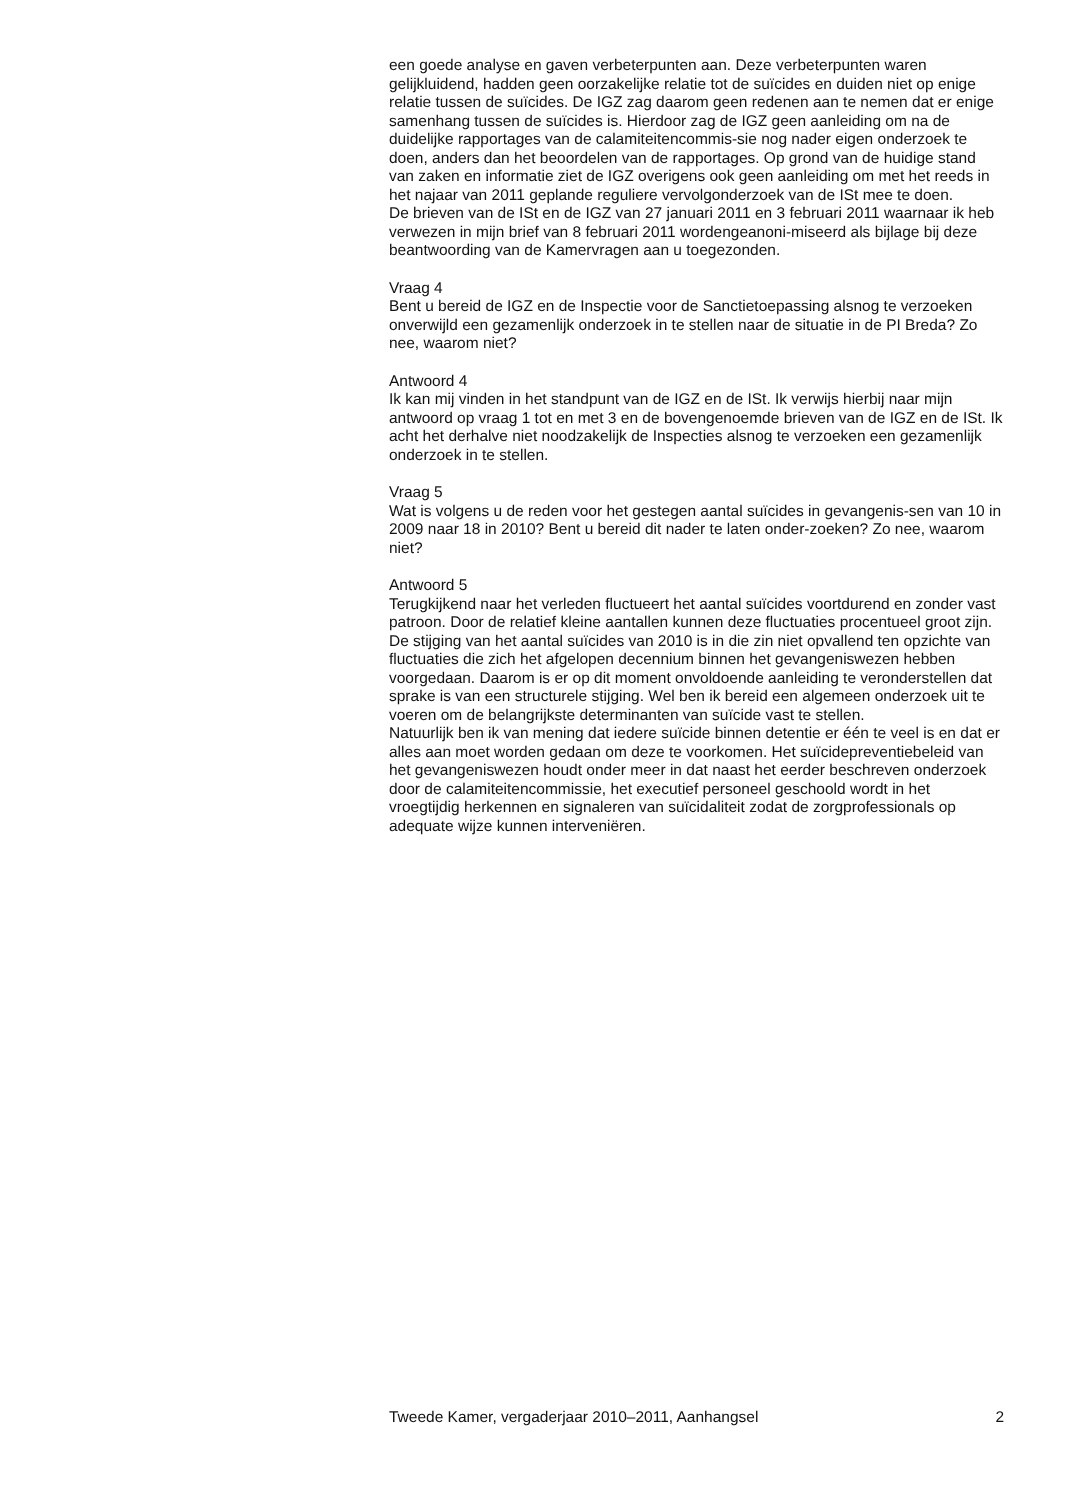een goede analyse en gaven verbeterpunten aan. Deze verbeterpunten waren gelijkluidend, hadden geen oorzakelijke relatie tot de suïcides en duiden niet op enige relatie tussen de suïcides. De IGZ zag daarom geen redenen aan te nemen dat er enige samenhang tussen de suïcides is. Hierdoor zag de IGZ geen aanleiding om na de duidelijke rapportages van de calamiteitencommis-sie nog nader eigen onderzoek te doen, anders dan het beoordelen van de rapportages. Op grond van de huidige stand van zaken en informatie ziet de IGZ overigens ook geen aanleiding om met het reeds in het najaar van 2011 geplande reguliere vervolgonderzoek van de ISt mee te doen.
De brieven van de ISt en de IGZ van 27 januari 2011 en 3 februari 2011 waarnaar ik heb verwezen in mijn brief van 8 februari 2011 wordengeanoni-miseerd als bijlage bij deze beantwoording van de Kamervragen aan u toegezonden.
Vraag 4
Bent u bereid de IGZ en de Inspectie voor de Sanctietoepassing alsnog te verzoeken onverwijld een gezamenlijk onderzoek in te stellen naar de situatie in de PI Breda? Zo nee, waarom niet?
Antwoord 4
Ik kan mij vinden in het standpunt van de IGZ en de ISt. Ik verwijs hierbij naar mijn antwoord op vraag 1 tot en met 3 en de bovengenoemde brieven van de IGZ en de ISt. Ik acht het derhalve niet noodzakelijk de Inspecties alsnog te verzoeken een gezamenlijk onderzoek in te stellen.
Vraag 5
Wat is volgens u de reden voor het gestegen aantal suïcides in gevangenis-sen van 10 in 2009 naar 18 in 2010? Bent u bereid dit nader te laten onder-zoeken? Zo nee, waarom niet?
Antwoord 5
Terugkijkend naar het verleden fluctueert het aantal suïcides voortdurend en zonder vast patroon. Door de relatief kleine aantallen kunnen deze fluctuaties procentueel groot zijn. De stijging van het aantal suïcides van 2010 is in die zin niet opvallend ten opzichte van fluctuaties die zich het afgelopen decennium binnen het gevangeniswezen hebben voorgedaan. Daarom is er op dit moment onvoldoende aanleiding te veronderstellen dat sprake is van een structurele stijging. Wel ben ik bereid een algemeen onderzoek uit te voeren om de belangrijkste determinanten van suïcide vast te stellen.
Natuurlijk ben ik van mening dat iedere suïcide binnen detentie er één te veel is en dat er alles aan moet worden gedaan om deze te voorkomen. Het suïcidepreventiebeleid van het gevangeniswezen houdt onder meer in dat naast het eerder beschreven onderzoek door de calamiteitencommissie, het executief personeel geschoold wordt in het vroegtijdig herkennen en signaleren van suïcidaliteit zodat de zorgprofessionals op adequate wijze kunnen interveniëren.
Tweede Kamer, vergaderjaar 2010–2011, Aanhangsel 2